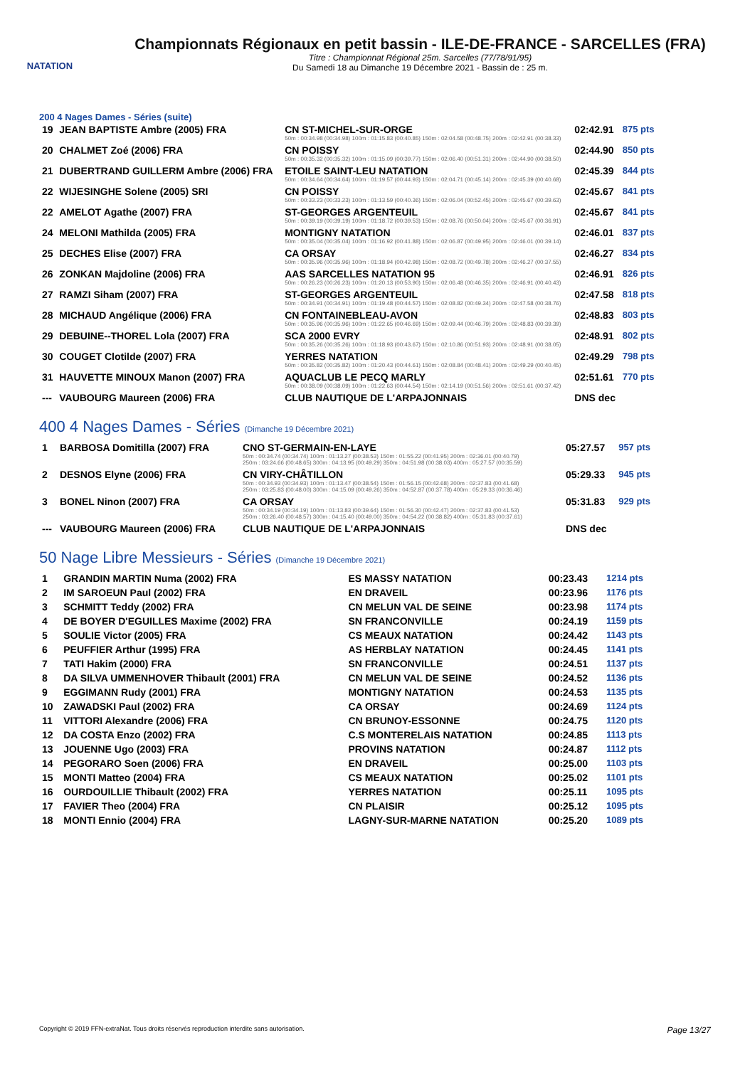NATATION
Championnats Régionaux en petit bassin - ILE-DE-FRANCE - SARCELLES (FRA)
Titre : Championnat Régional 25m. Sarcelles (77/78/91/95)
Du Samedi 18 au Dimanche 19 Décembre 2021 - Bassin de : 25 m.
200 4 Nages Dames - Séries (suite)
| 19 | JEAN BAPTISTE Ambre (2005) FRA | CN ST-MICHEL-SUR-ORGE 50m : 00:34.98 (00:34.98) 100m : 01:15.83 (00:40.85) 150m : 02:04.58 (00:48.75) 200m : 02:42.91 (00:38.33) | 02:42.91 | 875 pts |
| 20 | CHALMET Zoé (2006) FRA | CN POISSY 50m : 00:35.32 (00:35.32) 100m : 01:15.09 (00:39.77) 150m : 02:06.40 (00:51.31) 200m : 02:44.90 (00:38.50) | 02:44.90 | 850 pts |
| 21 | DUBERTRAND GUILLERM Ambre (2006) FRA | ETOILE SAINT-LEU NATATION 50m : 00:34.64 (00:34.64) 100m : 01:19.57 (00:44.93) 150m : 02:04.71 (00:45.14) 200m : 02:45.39 (00:40.68) | 02:45.39 | 844 pts |
| 22 | WIJESINGHE Solene (2005) SRI | CN POISSY 50m : 00:33.23 (00:33.23) 100m : 01:13.59 (00:40.36) 150m : 02:06.04 (00:52.45) 200m : 02:45.67 (00:39.63) | 02:45.67 | 841 pts |
| 22 | AMELOT Agathe (2007) FRA | ST-GEORGES ARGENTEUIL 50m : 00:39.19 (00:39.19) 100m : 01:18.72 (00:39.53) 150m : 02:08.76 (00:50.04) 200m : 02:45.67 (00:36.91) | 02:45.67 | 841 pts |
| 24 | MELONI Mathilda (2005) FRA | MONTIGNY NATATION 50m : 00:35.04 (00:35.04) 100m : 01:16.92 (00:41.88) 150m : 02:06.87 (00:49.95) 200m : 02:46.01 (00:39.14) | 02:46.01 | 837 pts |
| 25 | DECHES Elise (2007) FRA | CA ORSAY 50m : 00:35.96 (00:35.96) 100m : 01:18.94 (00:42.98) 150m : 02:08.72 (00:49.78) 200m : 02:46.27 (00:37.55) | 02:46.27 | 834 pts |
| 26 | ZONKAN Majdoline (2006) FRA | AAS SARCELLES NATATION 95 50m : 00:26.23 (00:26.23) 100m : 01:20.13 (00:53.90) 150m : 02:06.48 (00:46.35) 200m : 02:46.91 (00:40.43) | 02:46.91 | 826 pts |
| 27 | RAMZI Siham (2007) FRA | ST-GEORGES ARGENTEUIL 50m : 00:34.91 (00:34.91) 100m : 01:19.48 (00:44.57) 150m : 02:08.82 (00:49.34) 200m : 02:47.58 (00:38.76) | 02:47.58 | 818 pts |
| 28 | MICHAUD Angélique (2006) FRA | CN FONTAINEBLEAU-AVON 50m : 00:35.96 (00:35.96) 100m : 01:22.65 (00:46.69) 150m : 02:09.44 (00:46.79) 200m : 02:48.83 (00:39.39) | 02:48.83 | 803 pts |
| 29 | DEBUINE--THOREL Lola (2007) FRA | SCA 2000 EVRY 50m : 00:35.26 (00:35.26) 100m : 01:18.93 (00:43.67) 150m : 02:10.86 (00:51.93) 200m : 02:48.91 (00:38.05) | 02:48.91 | 802 pts |
| 30 | COUGET Clotilde (2007) FRA | YERRES NATATION 50m : 00:35.82 (00:35.82) 100m : 01:20.43 (00:44.61) 150m : 02:08.84 (00:48.41) 200m : 02:49.29 (00:40.45) | 02:49.29 | 798 pts |
| 31 | HAUVETTE MINOUX Manon (2007) FRA | AQUACLUB LE PECQ MARLY 50m : 00:38.09 (00:38.09) 100m : 01:22.63 (00:44.54) 150m : 02:14.19 (00:51.56) 200m : 02:51.61 (00:37.42) | 02:51.61 | 770 pts |
| --- | VAUBOURG Maureen (2006) FRA | CLUB NAUTIQUE DE L'ARPAJONNAIS | DNS dec | |
400 4 Nages Dames - Séries (Dimanche 19 Décembre 2021)
| 1 | BARBOSA Domitilla (2007) FRA | CNO ST-GERMAIN-EN-LAYE 50m : 00:34.74 (00:34.74) 100m : 01:13.27 (00:38.53) 150m : 01:55.22 (00:41.95) 200m : 02:36.01 (00:40.79) 250m : 03:24.66 (00:48.65) 300m : 04:13.95 (00:49.29) 350m : 04:51.98 (00:38.03) 400m : 05:27.57 (00:35.59) | 05:27.57 | 957 pts |
| 2 | DESNOS Elyne (2006) FRA | CN VIRY-CHÂTILLON 50m : 00:34.93 (00:34.93) 100m : 01:13.47 (00:38.54) 150m : 01:56.15 (00:42.68) 200m : 02:37.83 (00:41.68) 250m : 03:25.83 (00:48.00) 300m : 04:15.09 (00:49.26) 350m : 04:52.87 (00:37.78) 400m : 05:29.33 (00:36.46) | 05:29.33 | 945 pts |
| 3 | BONEL Ninon (2007) FRA | CA ORSAY 50m : 00:34.19 (00:34.19) 100m : 01:13.83 (00:39.64) 150m : 01:56.30 (00:42.47) 200m : 02:37.83 (00:41.53) 250m : 03:26.40 (00:48.57) 300m : 04:15.40 (00:49.00) 350m : 04:54.22 (00:38.82) 400m : 05:31.83 (00:37.61) | 05:31.83 | 929 pts |
| --- | VAUBOURG Maureen (2006) FRA | CLUB NAUTIQUE DE L'ARPAJONNAIS | DNS dec | |
50 Nage Libre Messieurs - Séries (Dimanche 19 Décembre 2021)
| 1 | GRANDIN MARTIN Numa (2002) FRA | ES MASSY NATATION | 00:23.43 | 1214 pts |
| 2 | IM SAROEUN Paul (2002) FRA | EN DRAVEIL | 00:23.96 | 1176 pts |
| 3 | SCHMITT Teddy (2002) FRA | CN MELUN VAL DE SEINE | 00:23.98 | 1174 pts |
| 4 | DE BOYER D'EGUILLES Maxime (2002) FRA | SN FRANCONVILLE | 00:24.19 | 1159 pts |
| 5 | SOULIE Victor (2005) FRA | CS MEAUX NATATION | 00:24.42 | 1143 pts |
| 6 | PEUFFIER Arthur (1995) FRA | AS HERBLAY NATATION | 00:24.45 | 1141 pts |
| 7 | TATI Hakim (2000) FRA | SN FRANCONVILLE | 00:24.51 | 1137 pts |
| 8 | DA SILVA UMMENHOVER Thibault (2001) FRA | CN MELUN VAL DE SEINE | 00:24.52 | 1136 pts |
| 9 | EGGIMANN Rudy (2001) FRA | MONTIGNY NATATION | 00:24.53 | 1135 pts |
| 10 | ZAWADSKI Paul (2002) FRA | CA ORSAY | 00:24.69 | 1124 pts |
| 11 | VITTORI Alexandre (2006) FRA | CN BRUNOY-ESSONNE | 00:24.75 | 1120 pts |
| 12 | DA COSTA Enzo (2002) FRA | C.S MONTERELAIS NATATION | 00:24.85 | 1113 pts |
| 13 | JOUENNE Ugo (2003) FRA | PROVINS NATATION | 00:24.87 | 1112 pts |
| 14 | PEGORARO Soen (2006) FRA | EN DRAVEIL | 00:25.00 | 1103 pts |
| 15 | MONTI Matteo (2004) FRA | CS MEAUX NATATION | 00:25.02 | 1101 pts |
| 16 | OURDOUILLIE Thibault (2002) FRA | YERRES NATATION | 00:25.11 | 1095 pts |
| 17 | FAVIER Theo (2004) FRA | CN PLAISIR | 00:25.12 | 1095 pts |
| 18 | MONTI Ennio (2004) FRA | LAGNY-SUR-MARNE NATATION | 00:25.20 | 1089 pts |
Copyright © 2019 FFN-extraNat. Tous droits réservés reproduction interdite sans autorisation. Page 13/27